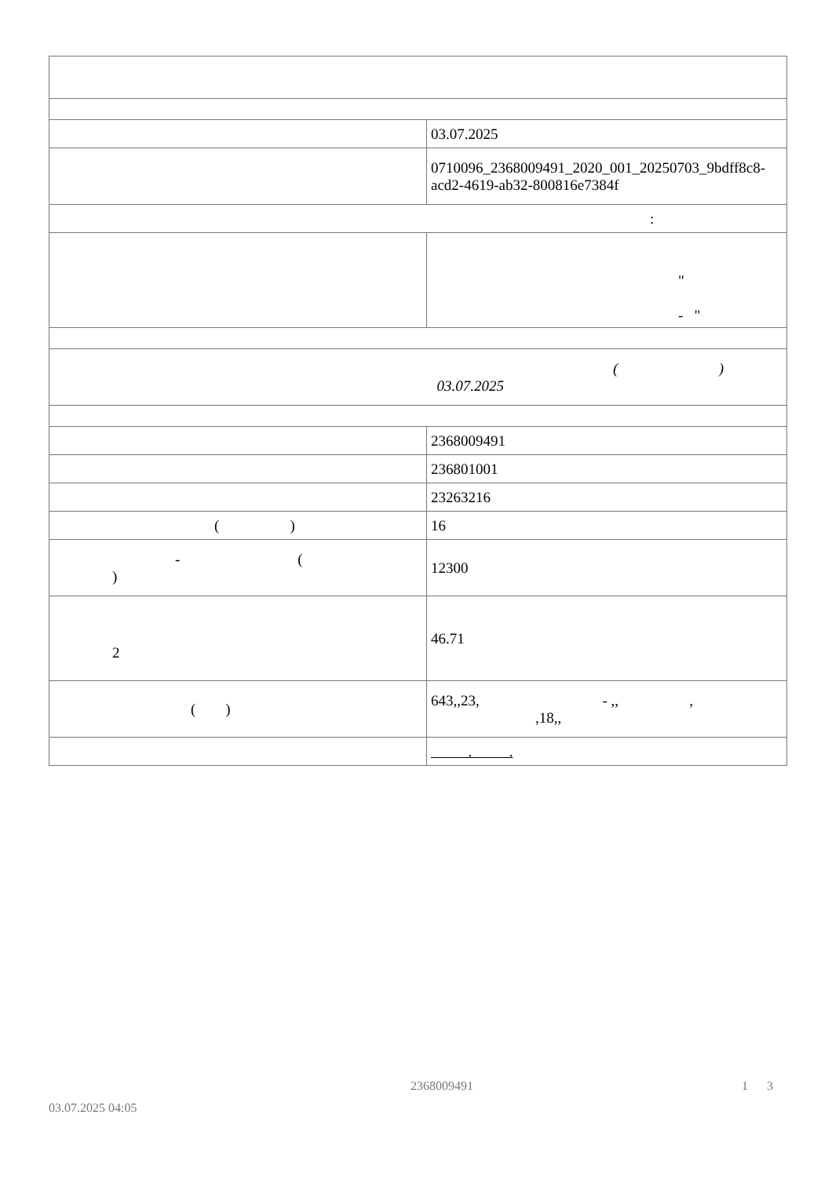| | 03.07.2025 |
| | 0710096_2368009491_2020_001_20250703_9bdff8c8-acd2-4619-ab32-800816e7384f |
| : | |
| | " - " |
| ( ) 03.07.2025 | |
| | 2368009491 |
| | 236801001 |
| | 23263216 |
| ( ) | 16 |
| - ( ) | 12300 |
| 2 | 46.71 |
| ( ) | 643,,23, - ,, , ,18,, |
| | . . |
2368009491 1 3
03.07.2025 04:05